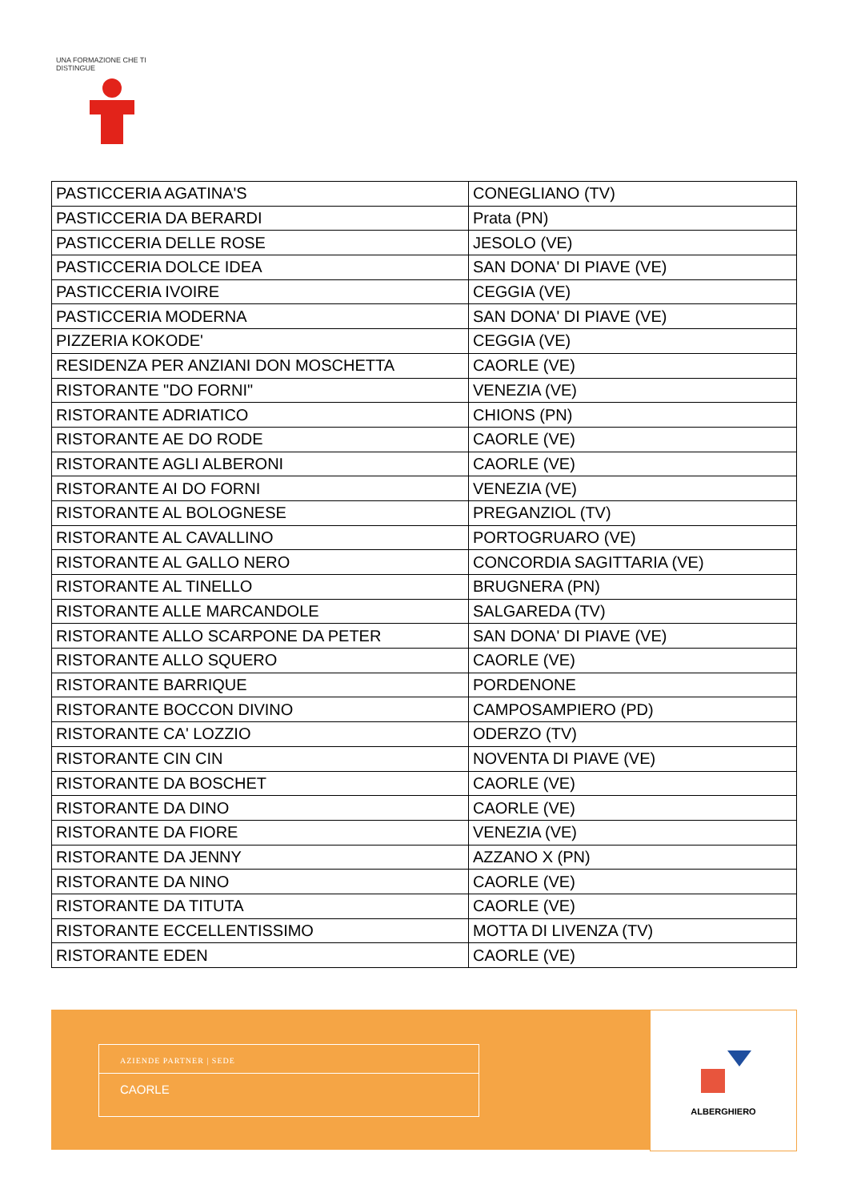UNA FORMAZIONE CHE TI DISTINGUE
| PASTICCERIA AGATINA'S | CONEGLIANO (TV) |
| PASTICCERIA DA BERARDI | Prata (PN) |
| PASTICCERIA DELLE ROSE | JESOLO (VE) |
| PASTICCERIA DOLCE IDEA | SAN DONA' DI PIAVE (VE) |
| PASTICCERIA IVOIRE | CEGGIA (VE) |
| PASTICCERIA MODERNA | SAN DONA' DI PIAVE (VE) |
| PIZZERIA KOKODE' | CEGGIA (VE) |
| RESIDENZA PER ANZIANI DON MOSCHETTA | CAORLE (VE) |
| RISTORANTE "DO FORNI" | VENEZIA (VE) |
| RISTORANTE ADRIATICO | CHIONS (PN) |
| RISTORANTE AE DO RODE | CAORLE (VE) |
| RISTORANTE AGLI ALBERONI | CAORLE (VE) |
| RISTORANTE AI DO FORNI | VENEZIA (VE) |
| RISTORANTE AL BOLOGNESE | PREGANZIOL (TV) |
| RISTORANTE AL CAVALLINO | PORTOGRUARO (VE) |
| RISTORANTE AL GALLO NERO | CONCORDIA SAGITTARIA (VE) |
| RISTORANTE AL TINELLO | BRUGNERA (PN) |
| RISTORANTE ALLE MARCANDOLE | SALGAREDA (TV) |
| RISTORANTE ALLO SCARPONE DA PETER | SAN DONA' DI PIAVE (VE) |
| RISTORANTE ALLO SQUERO | CAORLE (VE) |
| RISTORANTE BARRIQUE | PORDENONE |
| RISTORANTE BOCCON DIVINO | CAMPOSAMPIERO (PD) |
| RISTORANTE CA' LOZZIO | ODERZO (TV) |
| RISTORANTE CIN CIN | NOVENTA DI PIAVE (VE) |
| RISTORANTE DA BOSCHET | CAORLE (VE) |
| RISTORANTE DA DINO | CAORLE (VE) |
| RISTORANTE DA FIORE | VENEZIA (VE) |
| RISTORANTE DA JENNY | AZZANO X (PN) |
| RISTORANTE DA NINO | CAORLE (VE) |
| RISTORANTE DA TITUTA | CAORLE (VE) |
| RISTORANTE ECCELLENTISSIMO | MOTTA DI LIVENZA (TV) |
| RISTORANTE EDEN | CAORLE (VE) |
AZIENDE PARTNER | SEDE
CAORLE
ALBERGHIERO